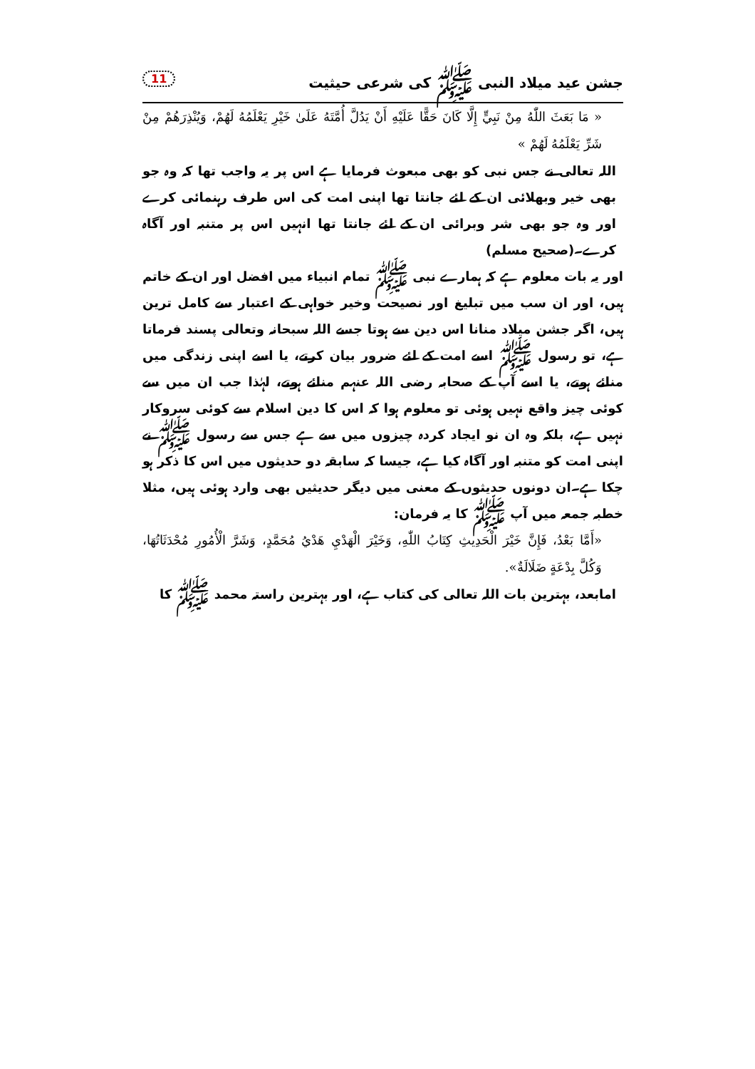جشن عید میلاد النبی ﷺ کی شرعی حیثیت 11
« مَا بَعَثَ اللّٰهُ مِنْ نَبِيٍّ إِلَّا كَانَ حَقًّا عَلَيْهِ أَنْ يَدُلَّ أُمَّتَهُ عَلَىٰ خَيْرِ يَعْلَمُهُ لَهُمْ، وَيُنْذِرَهُمْ مِنْ شَرِّ يَعْلَمُهُ لَهُمْ »
اللہ تعالی نے جس نبی کو بھی مبعوث فرمایا ہے اس پر یہ واجب تھا کہ وہ جو بھی خیر وبھلائی ان کے لئے جانتا تھا اپنی امت کی اس طرف رہنمائی کرے اور وہ جو بھی شر وبرائی ان کے لئے جانتا تھا انہیں اس پر متنبہ اور آگاہ کرے۔(صحیح مسلم)
اور یہ بات معلوم ہے کہ ہمارے نبی ﷺ تمام انبیاء میں افضل اور ان کے خاتم ہیں، اور ان سب میں تبلیغ اور نصیحت وخیر خواہی کے اعتبار سے کامل ترین ہیں، اگر جشن میلاد منانا اس دین سے ہوتا جسے اللہ سبحانہ وتعالی پسند فرماتا ہے، تو رسول ﷺ اسے امت کے لئے ضرور بیان کرتے، یا اسے اپنی زندگی میں منائے ہوتے، یا اسے آپ کے صحابہ رضی اللہ عنہم منائے ہوتے، لہٰذا جب ان میں سے کوئی چیز واقع نہیں ہوئی تو معلوم ہوا کہ اس کا دین اسلام سے کوئی سروکار نہیں ہے، بلکہ وہ ان نو ایجاد کردہ چیزوں میں سے ہے جس سے رسول ﷺ نے اپنی امت کو متنبہ اور آگاہ کیا ہے، جیسا کہ سابقہ دو حدیثوں میں اس کا ذکر ہو چکا ہے۔ان دونوں حدیثوں کے معنی میں دیگر حدیثیں بھی وارد ہوئی ہیں، مثلا خطبہ جمعہ میں آپ ﷺ کا یہ فرمان:
«أَمَّا بَعْدُ، فَإِنَّ خَيْرَ الْحَدِيثِ كِتَابُ اللّٰهِ، وَخَيْرَ الْهَدْيِ هَدْيُ مُحَمَّدٍ، وَشَرَّ الْأُمُورِ مُحْدَثَاتُهَا، وَكُلَّ بِدْعَةٍ ضَلَالَةٌ».
امابعد، بہترین بات اللہ تعالی کی کتاب ہے، اور بہترین راستہ محمد ﷺ کا